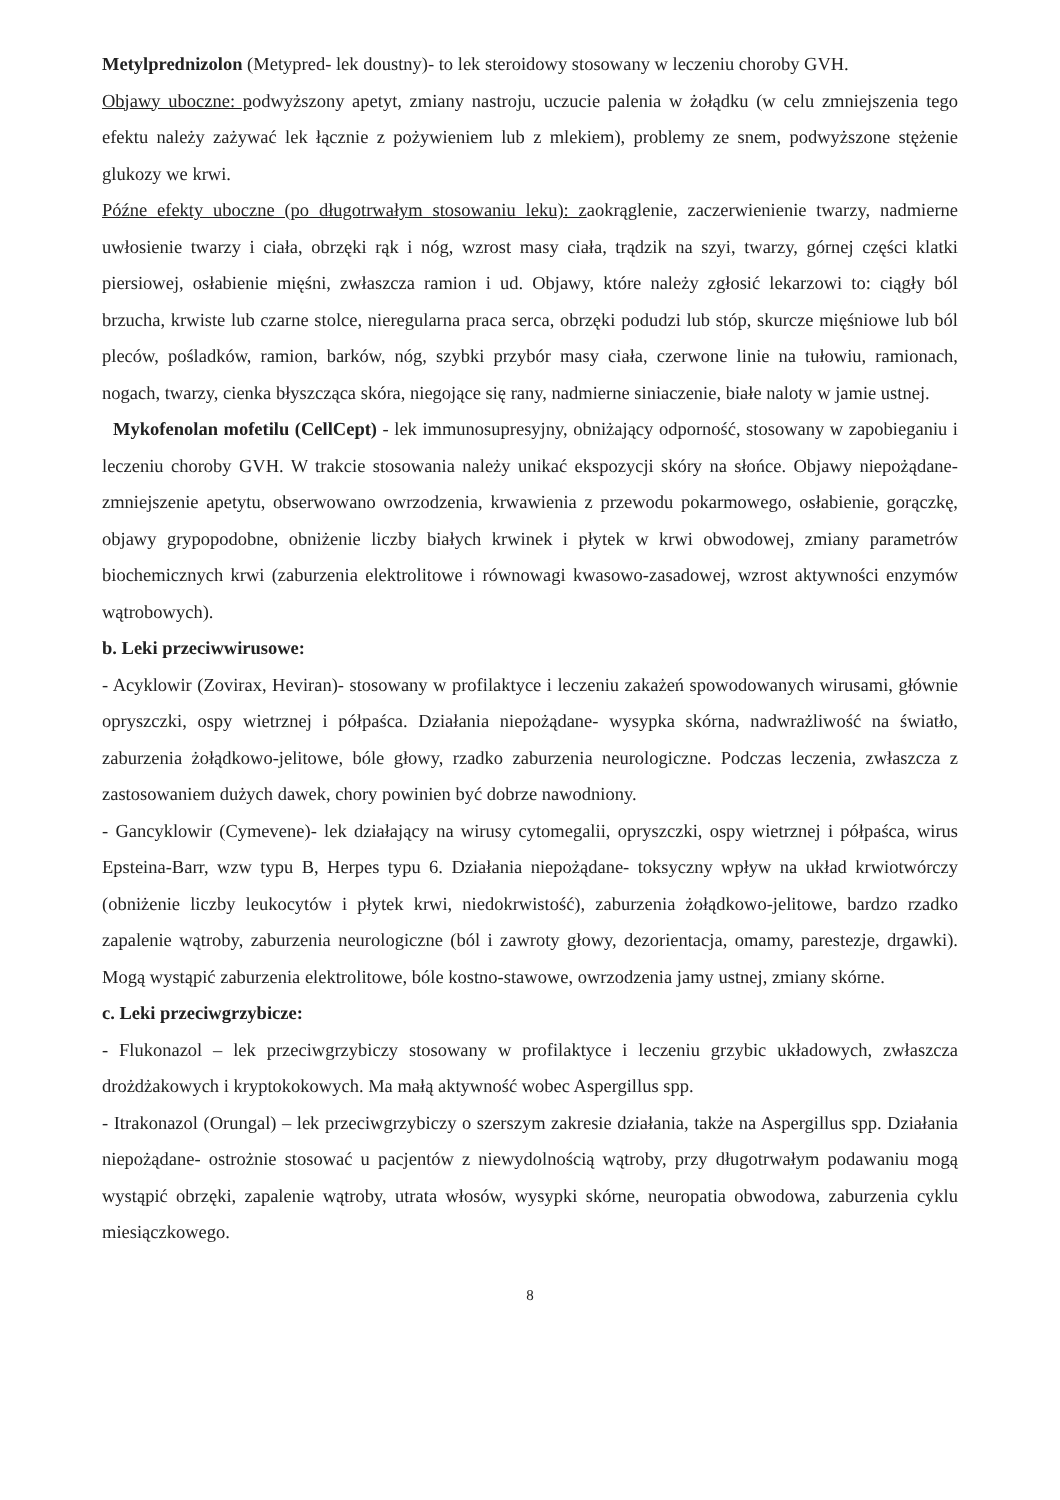Metylprednizolon (Metypred- lek doustny)- to lek steroidowy stosowany w leczeniu choroby GVH.
Objawy uboczne: podwyższony apetyt, zmiany nastroju, uczucie palenia w żołądku (w celu zmniejszenia tego efektu należy zażywać lek łącznie z pożywieniem lub z mlekiem), problemy ze snem, podwyższone stężenie glukozy we krwi.
Późne efekty uboczne (po długotrwałym stosowaniu leku): zaokrąglenie, zaczerwienienie twarzy, nadmierne uwłosienie twarzy i ciała, obrzęki rąk i nóg, wzrost masy ciała, trądzik na szyi, twarzy, górnej części klatki piersiowej, osłabienie mięśni, zwłaszcza ramion i ud. Objawy, które należy zgłosić lekarzowi to: ciągły ból brzucha, krwiste lub czarne stolce, nieregularna praca serca, obrzęki podudzi lub stóp, skurcze mięśniowe lub ból pleców, pośladków, ramion, barków, nóg, szybki przybór masy ciała, czerwone linie na tułowiu, ramionach, nogach, twarzy, cienka błyszcząca skóra, niegojące się rany, nadmierne siniaczenie, białe naloty w jamie ustnej.
Mykofenolan mofetilu (CellCept) - lek immunosupresyjny, obniżający odporność, stosowany w zapobieganiu i leczeniu choroby GVH. W trakcie stosowania należy unikać ekspozycji skóry na słońce. Objawy niepożądane- zmniejszenie apetytu, obserwowano owrzodzenia, krwawienia z przewodu pokarmowego, osłabienie, gorączkę, objawy grypopodobne, obniżenie liczby białych krwinek i płytek w krwi obwodowej, zmiany parametrów biochemicznych krwi (zaburzenia elektrolitowe i równowagi kwasowo-zasadowej, wzrost aktywności enzymów wątrobowych).
b. Leki przeciwwirusowe:
- Acyklowir (Zovirax, Heviran)- stosowany w profilaktyce i leczeniu zakażeń spowodowanych wirusami, głównie opryszczki, ospy wietrznej i półpaśca. Działania niepożądane- wysypka skórna, nadwrażliwość na światło, zaburzenia żołądkowo-jelitowe, bóle głowy, rzadko zaburzenia neurologiczne. Podczas leczenia, zwłaszcza z zastosowaniem dużych dawek, chory powinien być dobrze nawodniony.
- Gancyklowir (Cymevene)- lek działający na wirusy cytomegalii, opryszczki, ospy wietrznej i półpaśca, wirus Epsteina-Barr, wzw typu B, Herpes typu 6. Działania niepożądane- toksyczny wpływ na układ krwiotwórczy (obniżenie liczby leukocytów i płytek krwi, niedokrwistość), zaburzenia żołądkowo-jelitowe, bardzo rzadko zapalenie wątroby, zaburzenia neurologiczne (ból i zawroty głowy, dezorientacja, omamy, parestezje, drgawki). Mogą wystąpić zaburzenia elektrolitowe, bóle kostno-stawowe, owrzodzenia jamy ustnej, zmiany skórne.
c. Leki przeciwgrzybicze:
- Flukonazol – lek przeciwgrzybiczy stosowany w profilaktyce i leczeniu grzybic układowych, zwłaszcza drożdżakowych i kryptokokowych. Ma małą aktywność wobec Aspergillus spp.
- Itrakonazol (Orungal) – lek przeciwgrzybiczy o szerszym zakresie działania, także na Aspergillus spp. Działania niepożądane- ostrożnie stosować u pacjentów z niewydolnością wątroby, przy długotrwałym podawaniu mogą wystąpić obrzęki, zapalenie wątroby, utrata włosów, wysypki skórne, neuropatia obwodowa, zaburzenia cyklu miesiączkowego.
8